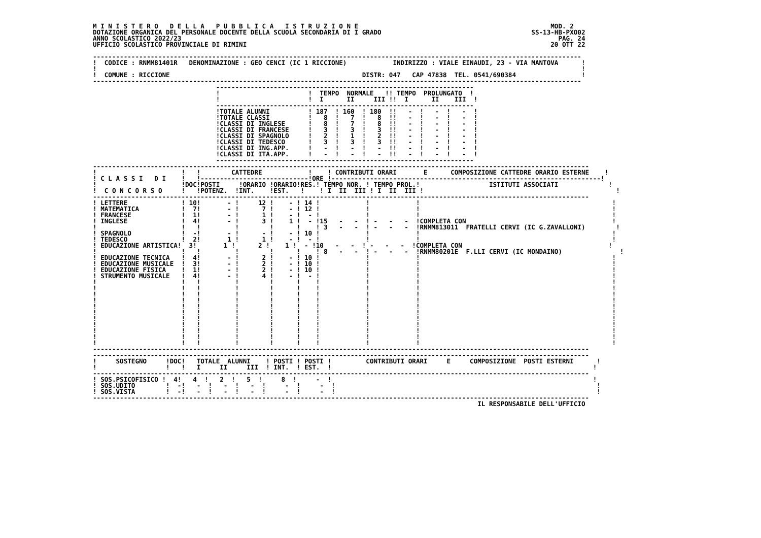M I N I S T E R O   D E L L A   P U B B L I C A   I S T R U Z I O N E                                                  MOD. 2
DOTAZIONE ORGANICA DEL PERSONALE DOCENTE DELLA SCUOLA SECONDARIA DI I GRADO                                       SS-13-HB-PXO02
ANNO SCOLASTICO 2022/23                                                                                                  PAG. 24
UFFICIO SCOLASTICO PROVINCIALE DI RIMINI                                                                               20 OTT 22

-------------------------------------------------------------------------------------------------------------------------------
!  CODICE : RNMM81401R   DENOMINAZIONE : GEO CENCI (IC 1 RICCIONE)            INDIRIZZO : VIALE EINAUDI, 23 - VIA MANTOVA      !
!                                                                                                                              !
!  COMUNE : RICCIONE                                                  DISTR: 047   CAP 47838  TEL. 0541/690384                 !
-------------------------------------------------------------------------------------------------------------------------------
                                -------------------------------------------------------------------
                                !                       !  TEMPO  NORMALE   !! TEMPO  PROLUNGATO  !
                                !                       !  I      II     III !!  I      II    III  !
                                -------------------------------------------------------------------
                                !TOTALE ALUNNI          ! 187  ! 160  ! 180  !!   -  !   -  !   -  !
                                !TOTALE CLASSI          !   8  !   7  !   8  !!   -  !   -  !   -  !
                                !CLASSI DI INGLESE      !   8  !   7  !   8  !!   -  !   -  !   -  !
                                !CLASSI DI FRANCESE     !   3  !   3  !   3  !!   -  !   -  !   -  !
                                !CLASSI DI SPAGNOLO     !   2  !   1  !   2  !!   -  !   -  !   -  !
                                !CLASSI DI TEDESCO      !   3  !   3  !   3  !!   -  !   -  !   -  !
                                !CLASSI DI ING.APP.     !   -  !   -  !   -  !!   -  !   -  !   -  !
                                !CLASSI DI ITA.APP.     !   -  !   -  !   -  !!   -  !   -  !   -  !
                                -------------------------------------------------------------------
---------------------------------------------------------------------------------------------------------------------------------
!                      !   !        CATTEDRE            !    ! CONTRIBUTI ORARI       E      COMPOSIZIONE CATTEDRE ORARIO ESTERNE    !
! C L A S S I   D I    !   !----------------------------!ORE !----------------------------------------------------------------------!
!                      !DOC!POSTI     !ORARIO !ORARIO!RES.! TEMPO NOR. ! TEMPO PROL.!                  ISTITUTI ASSOCIATI             !
!  C O N C O R S O     !   !POTENZ.  !INT.    !EST.   !    ! I  II  III ! I  II  III !                                                  !
---------------------------------------------------------------------------------------------------------------------------------
! LETTERE              ! 10!       - !     12 !    - ! 14 !            !            !                                                  !
! MATEMATICA           !  7!       - !      7 !    - ! 12 !            !            !                                                  !
! FRANCESE             !  1!       - !      1 !    - !  - !            !            !                                                  !
! INGLESE              !  4!       - !      3 !    1 !  - !15   -   -  ! -   -   -  !COMPLETA CON                                      !
!                      !   !         !        !      !    ! 3   -   -  ! -   -   -  !RNMM813011  FRATELLI CERVI (IC G.ZAVALLONI)        !
! SPAGNOLO             !  -!       - !      - !    - ! 10 !            !            !                                                  !
! TEDESCO              !  2!       1 !      1 !    - !  - !            !            !                                                  !
! EDUCAZIONE ARTISTICA!  3!       1 !      2 !    1 !  - !10   -   -  ! -   -   -  !COMPLETA CON                                      !
!                      !   !         !        !      !    ! 8   -   -  ! -   -   -  !RNMM80201E  F.LLI CERVI (IC MONDAINO)               !
! EDUCAZIONE TECNICA   !  4!       - !      2 !    - ! 10 !            !            !                                                  !
! EDUCAZIONE MUSICALE  !  3!       - !      2 !    - ! 10 !            !            !                                                  !
! EDUCAZIONE FISICA    !  1!       - !      2 !    - ! 10 !            !            !                                                  !
! STRUMENTO MUSICALE   !  4!       - !      4 !    - !  - !            !            !                                                  !
!                      !   !         !        !      !    !            !            !                                                  !
!                      !   !         !        !      !    !            !            !                                                  !
!                      !   !         !        !      !    !            !            !                                                  !
!                      !   !         !        !      !    !            !            !                                                  !
!                      !   !         !        !      !    !            !            !                                                  !
!                      !   !         !        !      !    !            !            !                                                  !
!                      !   !         !        !      !    !            !            !                                                  !
!                      !   !         !        !      !    !            !            !                                                  !
!                      !   !         !        !      !    !            !            !                                                  !
!                      !   !         !        !      !    !            !            !                                                  !
!                      !   !         !        !      !    !            !            !                                                  !
---------------------------------------------------------------------------------------------------------------------------------
---------------------------------------------------------------------------------------------------------------------------------
!     SOSTEGNO     !DOC!   TOTALE  ALUNNI    ! POSTI ! POSTI !         CONTRIBUTI ORARI     E     COMPOSIZIONE  POSTI ESTERNI      !
!                  !   !   I     II     III  ! INT.  ! EST.  !                                                                    !
---------------------------------------------------------------------------------------------------------------------------------
! SOS.PSICOFISICO !  4!   4  !   2  !   5  !     8  !     -  !                                                                    !
! SOS.UDITO        !  -!   -  !   -  !   -  !     -  !     -  !                                                                    !
! SOS.VISTA        !  -!   -  !   -  !   -  !     -  !     -  !                                                                    !
---------------------------------------------------------------------------------------------------------------------------------
                                                                                                    IL RESPONSABILE DELL'UFFICIO